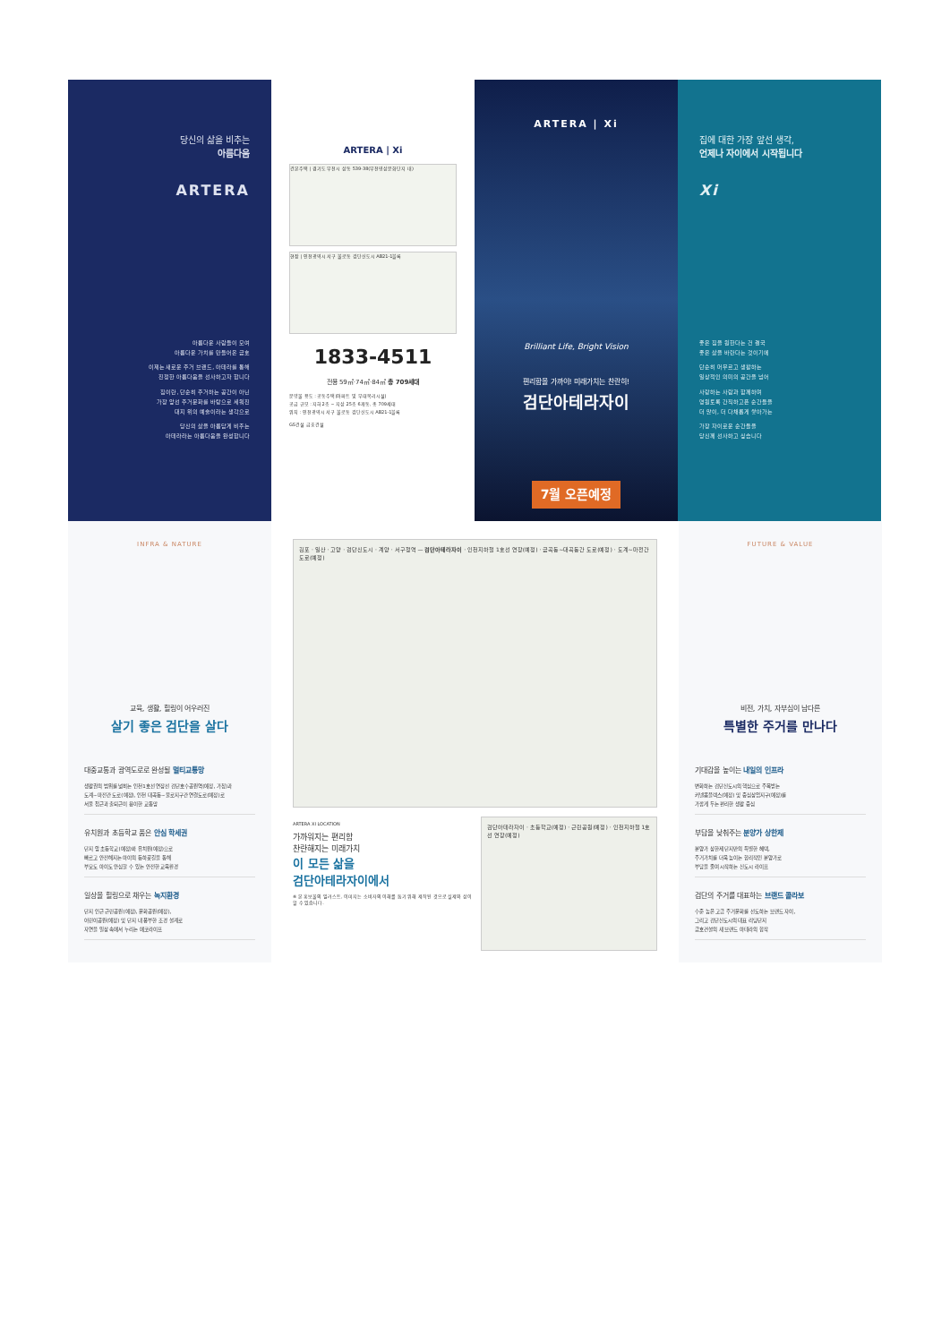당신의 삶을 비추는
아름다움
ARTERA
아름다운 사람들이 모여
아름다운 가치를 만들어온 금호
이제는 새로운 주거 브랜드, 아테라를 통해
진정한 아름다움을 선사하고자 합니다
집이란, 단순히 주거하는 공간이 아닌
가장 앞선 주거문화를 바탕으로 세워진
대지 위의 예술이라는 생각으로
당신의 삶을 아름답게 비추는
아테라라는 아름다움을 완성합니다
ARTERA | Xi
건본주택 | 경기도 부천시 상동 539-38(부천영상문화단지 내)
현장 | 인천광역시 서구 불로동 검단신도시 AB21-1블록
1833-4511
전용 59㎡·74㎡·84㎡ 총 709세대
분양물 용도 : 공동주택(아파트 및 부대복리시설)
공급 규모 : 지하2층 ~ 지상 25층 6개동, 총 709세대
위치 : 인천광역시 서구 불로동 검단신도시 AB21-1블록
GS건설 금호건설
ARTERA | Xi
Brilliant Life, Bright Vision
편리함을 가까이! 미래가치는 찬란히!
검단아테라자이
7월 오픈예정
집에 대한 가장 앞선 생각,
언제나 자이에서 시작됩니다
Xi
좋은 집을 원한다는 건 결국
좋은 삶을 바란다는 것이기에
단순히 머무르고 생활하는
일상적인 의미의 공간을 넘어
사랑하는 사람과 함께하며
영원토록 간직하고픈 순간들을
더 많이, 더 다채롭게 쌓아가는
가장 자이로운 순간들을
당신께 선사하고 싶습니다
INFRA & NATURE
교육, 생활, 힐링이 어우러진
살기 좋은 검단을 살다
대중교통과 광역도로로 완성될 멀티교통망
생활권의 범위를 넓히는 인천1호선 연장선 검단호수공원역(예정, 가칭)과
도계~마전간 도로(예정), 인천 대곡동~불로지구간 연결도로(예정)로
서울 접근과 출퇴근이 용이한 교통망
유치원과 초등학교 품은 안심 학세권
단지 앞 초등학교(예정)와 유치원(예정)으로
빠르고 안전해지는 아이의 등하굣길을 통해
부모도 아이도 안심할 수 있는 안전한 교육환경
일상을 힐링으로 채우는 녹지환경
단지 인근 근린공원(예정), 문화공원(예정),
어린이공원(예정) 및 단지 내 풍부한 조경 설계로
자연을 일상 속에서 누리는 에코라이프
김포 · 일산 · 고양 · 검단신도시 · 계양 · 서구청역 — 검단아테라자이 · 인천지하철 1호선 연장(예정) · 금곡동~대곡동간 도로(예정) · 도계~마전간 도로(예정)
ARTERA XI LOCATION
가까워지는 편리함
찬란해지는 미래가치
이 모든 삶을
검단아테라자이에서
※ 본 홍보물의 일러스트, 이미지는 소비자의 이해를 돕기 위해 제작된 것으로 실제와 상이할 수 있습니다.
검단아테라자이 · 초등학교(예정) · 근린공원(예정) · 인천지하철 1호선 연장(예정)
FUTURE & VALUE
비전, 가치, 자부심이 남다른
특별한 주거를 만나다
기대감을 높이는 내일의 인프라
변화하는 검단신도시의 핵심으로 주목받는
커넬콤플렉스(예정) 및 중심상업지구(예정)를
가깝게 두는 편리한 생활 중심
부담을 낮춰주는 분양가 상한제
분양가 상한제 단지만의 특별한 혜택,
주거가치를 더욱 높이는 합리적인 분양가로
부담을 줄여 시작하는 신도시 라이프
검단의 주거를 대표하는 브랜드 콜라보
수준 높은 고급 주거문화를 선도하는 브랜드 자이,
그리고 검단신도시의 대표 리딩단지
금호건설의 새 브랜드 아테라의 합작